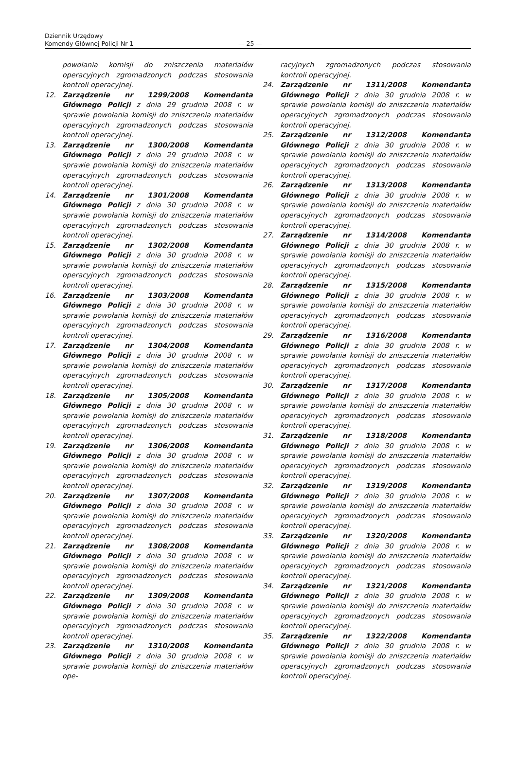Dziennik Urzędowy
Komendy Głównej Policji Nr 1
— 25 —
powołania komisji do zniszczenia materiałów operacyjnych zgromadzonych podczas stosowania kontroli operacyjnej.
12. Zarządzenie nr 1299/2008 Komendanta Głównego Policji z dnia 29 grudnia 2008 r. w sprawie powołania komisji do zniszczenia materiałów operacyjnych zgromadzonych podczas stosowania kontroli operacyjnej.
13. Zarządzenie nr 1300/2008 Komendanta Głównego Policji z dnia 29 grudnia 2008 r. w sprawie powołania komisji do zniszczenia materiałów operacyjnych zgromadzonych podczas stosowania kontroli operacyjnej.
14. Zarządzenie nr 1301/2008 Komendanta Głównego Policji z dnia 30 grudnia 2008 r. w sprawie powołania komisji do zniszczenia materiałów operacyjnych zgromadzonych podczas stosowania kontroli operacyjnej.
15. Zarządzenie nr 1302/2008 Komendanta Głównego Policji z dnia 30 grudnia 2008 r. w sprawie powołania komisji do zniszczenia materiałów operacyjnych zgromadzonych podczas stosowania kontroli operacyjnej.
16. Zarządzenie nr 1303/2008 Komendanta Głównego Policji z dnia 30 grudnia 2008 r. w sprawie powołania komisji do zniszczenia materiałów operacyjnych zgromadzonych podczas stosowania kontroli operacyjnej.
17. Zarządzenie nr 1304/2008 Komendanta Głównego Policji z dnia 30 grudnia 2008 r. w sprawie powołania komisji do zniszczenia materiałów operacyjnych zgromadzonych podczas stosowania kontroli operacyjnej.
18. Zarządzenie nr 1305/2008 Komendanta Głównego Policji z dnia 30 grudnia 2008 r. w sprawie powołania komisji do zniszczenia materiałów operacyjnych zgromadzonych podczas stosowania kontroli operacyjnej.
19. Zarządzenie nr 1306/2008 Komendanta Głównego Policji z dnia 30 grudnia 2008 r. w sprawie powołania komisji do zniszczenia materiałów operacyjnych zgromadzonych podczas stosowania kontroli operacyjnej.
20. Zarządzenie nr 1307/2008 Komendanta Głównego Policji z dnia 30 grudnia 2008 r. w sprawie powołania komisji do zniszczenia materiałów operacyjnych zgromadzonych podczas stosowania kontroli operacyjnej.
21. Zarządzenie nr 1308/2008 Komendanta Głównego Policji z dnia 30 grudnia 2008 r. w sprawie powołania komisji do zniszczenia materiałów operacyjnych zgromadzonych podczas stosowania kontroli operacyjnej.
22. Zarządzenie nr 1309/2008 Komendanta Głównego Policji z dnia 30 grudnia 2008 r. w sprawie powołania komisji do zniszczenia materiałów operacyjnych zgromadzonych podczas stosowania kontroli operacyjnej.
23. Zarządzenie nr 1310/2008 Komendanta Głównego Policji z dnia 30 grudnia 2008 r. w sprawie powołania komisji do zniszczenia materiałów ope-
racyjnych zgromadzonych podczas stosowania kontroli operacyjnej.
24. Zarządzenie nr 1311/2008 Komendanta Głównego Policji z dnia 30 grudnia 2008 r. w sprawie powołania komisji do zniszczenia materiałów operacyjnych zgromadzonych podczas stosowania kontroli operacyjnej.
25. Zarządzenie nr 1312/2008 Komendanta Głównego Policji z dnia 30 grudnia 2008 r. w sprawie powołania komisji do zniszczenia materiałów operacyjnych zgromadzonych podczas stosowania kontroli operacyjnej.
26. Zarządzenie nr 1313/2008 Komendanta Głównego Policji z dnia 30 grudnia 2008 r. w sprawie powołania komisji do zniszczenia materiałów operacyjnych zgromadzonych podczas stosowania kontroli operacyjnej.
27. Zarządzenie nr 1314/2008 Komendanta Głównego Policji z dnia 30 grudnia 2008 r. w sprawie powołania komisji do zniszczenia materiałów operacyjnych zgromadzonych podczas stosowania kontroli operacyjnej.
28. Zarządzenie nr 1315/2008 Komendanta Głównego Policji z dnia 30 grudnia 2008 r. w sprawie powołania komisji do zniszczenia materiałów operacyjnych zgromadzonych podczas stosowania kontroli operacyjnej.
29. Zarządzenie nr 1316/2008 Komendanta Głównego Policji z dnia 30 grudnia 2008 r. w sprawie powołania komisji do zniszczenia materiałów operacyjnych zgromadzonych podczas stosowania kontroli operacyjnej.
30. Zarządzenie nr 1317/2008 Komendanta Głównego Policji z dnia 30 grudnia 2008 r. w sprawie powołania komisji do zniszczenia materiałów operacyjnych zgromadzonych podczas stosowania kontroli operacyjnej.
31. Zarządzenie nr 1318/2008 Komendanta Głównego Policji z dnia 30 grudnia 2008 r. w sprawie powołania komisji do zniszczenia materiałów operacyjnych zgromadzonych podczas stosowania kontroli operacyjnej.
32. Zarządzenie nr 1319/2008 Komendanta Głównego Policji z dnia 30 grudnia 2008 r. w sprawie powołania komisji do zniszczenia materiałów operacyjnych zgromadzonych podczas stosowania kontroli operacyjnej.
33. Zarządzenie nr 1320/2008 Komendanta Głównego Policji z dnia 30 grudnia 2008 r. w sprawie powołania komisji do zniszczenia materiałów operacyjnych zgromadzonych podczas stosowania kontroli operacyjnej.
34. Zarządzenie nr 1321/2008 Komendanta Głównego Policji z dnia 30 grudnia 2008 r. w sprawie powołania komisji do zniszczenia materiałów operacyjnych zgromadzonych podczas stosowania kontroli operacyjnej.
35. Zarządzenie nr 1322/2008 Komendanta Głównego Policji z dnia 30 grudnia 2008 r. w sprawie powołania komisji do zniszczenia materiałów operacyjnych zgromadzonych podczas stosowania kontroli operacyjnej.